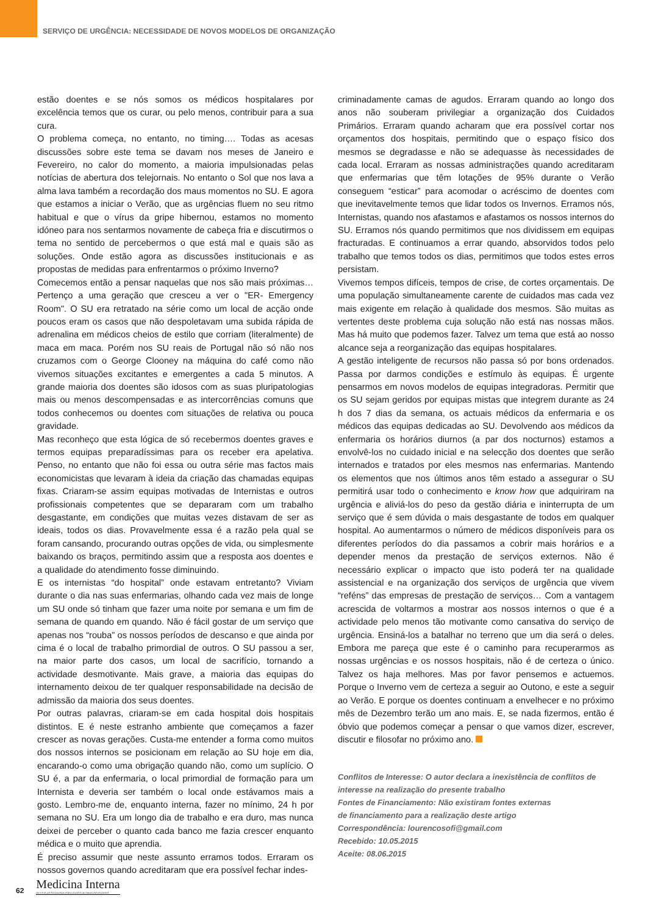SERVIÇO DE URGÊNCIA: NECESSIDADE DE NOVOS MODELOS DE ORGANIZAÇÃO
estão doentes e se nós somos os médicos hospitalares por excelência temos que os curar, ou pelo menos, contribuir para a sua cura.
O problema começa, no entanto, no timing…. Todas as acesas discussões sobre este tema se davam nos meses de Janeiro e Fevereiro, no calor do momento, a maioria impulsionadas pelas notícias de abertura dos telejornais. No entanto o Sol que nos lava a alma lava também a recordação dos maus momentos no SU. E agora que estamos a iniciar o Verão, que as urgências fluem no seu ritmo habitual e que o vírus da gripe hibernou, estamos no momento idóneo para nos sentarmos novamente de cabeça fria e discutirmos o tema no sentido de percebermos o que está mal e quais são as soluções. Onde estão agora as discussões institucionais e as propostas de medidas para enfrentarmos o próximo Inverno?
Comecemos então a pensar naquelas que nos são mais próximas… Pertenço a uma geração que cresceu a ver o "ER- Emergency Room". O SU era retratado na série como um local de acção onde poucos eram os casos que não despoletavam uma subida rápida de adrenalina em médicos cheios de estilo que corriam (literalmente) de maca em maca. Porém nos SU reais de Portugal não só não nos cruzamos com o George Clooney na máquina do café como não vivemos situações excitantes e emergentes a cada 5 minutos. A grande maioria dos doentes são idosos com as suas pluripatologias mais ou menos descompensadas e as intercorrências comuns que todos conhecemos ou doentes com situações de relativa ou pouca gravidade.
Mas reconheço que esta lógica de só recebermos doentes graves e termos equipas preparadíssimas para os receber era apelativa. Penso, no entanto que não foi essa ou outra série mas factos mais economicistas que levaram à ideia da criação das chamadas equipas fixas. Criaram-se assim equipas motivadas de Internistas e outros profissionais competentes que se depararam com um trabalho desgastante, em condições que muitas vezes distavam de ser as ideais, todos os dias. Provavelmente essa é a razão pela qual se foram cansando, procurando outras opções de vida, ou simplesmente baixando os braços, permitindo assim que a resposta aos doentes e a qualidade do atendimento fosse diminuindo.
E os internistas “do hospital” onde estavam entretanto? Viviam durante o dia nas suas enfermarias, olhando cada vez mais de longe um SU onde só tinham que fazer uma noite por semana e um fim de semana de quando em quando. Não é fácil gostar de um serviço que apenas nos “rouba” os nossos períodos de descanso e que ainda por cima é o local de trabalho primordial de outros. O SU passou a ser, na maior parte dos casos, um local de sacrifício, tornando a actividade desmotivante. Mais grave, a maioria das equipas do internamento deixou de ter qualquer responsabilidade na decisão de admissão da maioria dos seus doentes.
Por outras palavras, criaram-se em cada hospital dois hospitais distintos. E é neste estranho ambiente que começamos a fazer crescer as novas gerações. Custa-me entender a forma como muitos dos nossos internos se posicionam em relação ao SU hoje em dia, encarando-o como uma obrigação quando não, como um suplício. O SU é, a par da enfermaria, o local primordial de formação para um Internista e deveria ser também o local onde estávamos mais a gosto. Lembro-me de, enquanto interna, fazer no mínimo, 24 h por semana no SU. Era um longo dia de trabalho e era duro, mas nunca deixei de perceber o quanto cada banco me fazia crescer enquanto médica e o muito que aprendia.
É preciso assumir que neste assunto erramos todos. Erraram os nossos governos quando acreditaram que era possível fechar indes-
criminadamente camas de agudos. Erraram quando ao longo dos anos não souberam privilegiar a organização dos Cuidados Primários. Erraram quando acharam que era possível cortar nos orçamentos dos hospitais, permitindo que o espaço físico dos mesmos se degradasse e não se adequasse às necessidades de cada local. Erraram as nossas administrações quando acreditaram que enfermarias que têm lotações de 95% durante o Verão conseguem “esticar” para acomodar o acréscimo de doentes com que inevitavelmente temos que lidar todos os Invernos. Erramos nós, Internistas, quando nos afastamos e afastamos os nossos internos do SU. Erramos nós quando permitimos que nos dividissem em equipas fracturadas. E continuamos a errar quando, absorvidos todos pelo trabalho que temos todos os dias, permitimos que todos estes erros persistam.
Vivemos tempos difíceis, tempos de crise, de cortes orçamentais. De uma população simultaneamente carente de cuidados mas cada vez mais exigente em relação à qualidade dos mesmos. São muitas as vertentes deste problema cuja solução não está nas nossas mãos. Mas há muito que podemos fazer. Talvez um tema que está ao nosso alcance seja a reorganização das equipas hospitalares.
A gestão inteligente de recursos não passa só por bons ordenados. Passa por darmos condições e estímulo às equipas. É urgente pensarmos em novos modelos de equipas integradoras. Permitir que os SU sejam geridos por equipas mistas que integrem durante as 24 h dos 7 dias da semana, os actuais médicos da enfermaria e os médicos das equipas dedicadas ao SU. Devolvendo aos médicos da enfermaria os horários diurnos (a par dos nocturnos) estamos a envolvê-los no cuidado inicial e na selecção dos doentes que serão internados e tratados por eles mesmos nas enfermarias. Mantendo os elementos que nos últimos anos têm estado a assegurar o SU permitirá usar todo o conhecimento e know how que adquiriram na urgência e aliviá-los do peso da gestão diária e ininterrupta de um serviço que é sem dúvida o mais desgastante de todos em qualquer hospital. Ao aumentarmos o número de médicos disponíveis para os diferentes períodos do dia passamos a cobrir mais horários e a depender menos da prestação de serviços externos. Não é necessário explicar o impacto que isto poderá ter na qualidade assistencial e na organização dos serviços de urgência que vivem “reféns” das empresas de prestação de serviços… Com a vantagem acrescida de voltarmos a mostrar aos nossos internos o que é a actividade pelo menos tão motivante como cansativa do serviço de urgência. Ensiná-los a batalhar no terreno que um dia será o deles. Embora me pareça que este é o caminho para recuperarmos as nossas urgências e os nossos hospitais, não é de certeza o único. Talvez os haja melhores. Mas por favor pensemos e actuemos. Porque o Inverno vem de certeza a seguir ao Outono, e este a seguir ao Verão. E porque os doentes continuam a envelhecer e no próximo mês de Dezembro terão um ano mais. E, se nada fizermos, então é óbvio que podemos começar a pensar o que vamos dizer, escrever, discutir e filosofar no próximo ano.
Conflitos de Interesse: O autor declara a inexistência de conflitos de interesse na realização do presente trabalho
Fontes de Financiamento: Não existiram fontes externas
de financiamento para a realização deste artigo
Correspondência: lourencosofi@gmail.com
Recebido: 10.05.2015
Aceite: 08.06.2015
62 Medicina Interna
REVISTA DA SOCIEDADE PORTUGUESA DE MEDICINA INTERNA